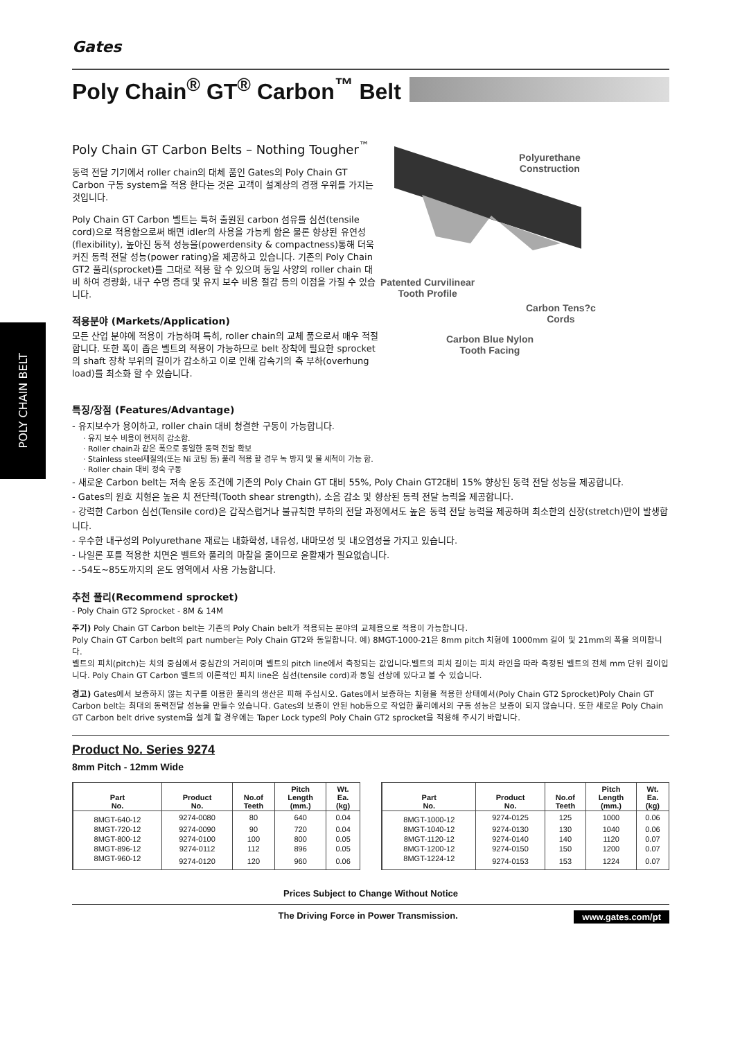POLY CHAIN BELT
Gates
Poly Chain<sup>®</sup> GT<sup>®</sup> Carbon<sup>™</sup> Belt
Poly Chain GT Carbon Belts – Nothing Tougher<sup>™</sup>
동력 전달 기기에서 roller chain의 대체 품인 Gates의 Poly Chain GT Carbon 구동 system을 적용 한다는 것은 고객이 설계상의 경쟁 우위를 가지는 것입니다.
Poly Chain GT Carbon 벨트는 특허 출원된 carbon 섬유를 심선(tensile cord)으로 적용함으로써 배면 idler의 사용을 가능케 함은 물론 향상된 유연성(flexibility), 높아진 동적 성능을(powerdensity & compactness)통해 더욱 커진 동력 전달 성능(power rating)을 제공하고 있습니다. 기존의 Poly Chain GT2 풀리(sprocket)를 그대로 적용 할 수 있으며 동일 사양의 roller chain 대비 하여 경량화, 내구 수명 증대 및 유지 보수 비용 절감 등의 이점을 가질 수 있습니다.
적용분야 (Markets/Application)
모든 산업 분야에 적용이 가능하며 특히, roller chain의 교체 품으로서 매우 적절합니다. 또한 폭이 좁은 벨트의 적용이 가능하므로 belt 장착에 필요한 sprocket의 shaft 장착 부위의 길이가 감소하고 이로 인해 감속기의 축 부하(overhung load)를 최소화 할 수 있습니다.
Polyurethane
Construction
Patented Curvilinear
Tooth Profile
Carbon Tens?c
Cords
Carbon Blue Nylon
Tooth Facing
특징/장점 (Features/Advantage)
- 유지보수가 용이하고, roller chain 대비 청결한 구동이 가능합니다.
· 유지 보수 비용이 현저히 감소함.
· Roller chain과 같은 폭으로 동일한 동력 전달 확보
· Stainless steel재질의(또는 Ni 코팅 등) 풀리 적용 할 경우 녹 방지 및 물 세척이 가능 함.
· Roller chain 대비 정숙 구동
- 새로운 Carbon belt는 저속 운동 조건에 기존의 Poly Chain GT 대비 55%, Poly Chain GT2대비 15% 향상된 동력 전달 성능을 제공합니다.
- Gates의 원호 치형은 높은 치 전단력(Tooth shear strength), 소음 감소 및 향상된 동력 전달 능력을 제공합니다.
- 강력한 Carbon 심선(Tensile cord)은 갑작스럽거나 불규칙한 부하의 전달 과정에서도 높은 동력 전달 능력을 제공하며 최소한의 신장(stretch)만이 발생합니다.
- 우수한 내구성의 Polyurethane 재료는 내화학성, 내유성, 내마모성 및 내오염성을 가지고 있습니다.
- 나일론 포를 적용한 치면은 벨트와 풀리의 마찰을 줄이므로 윤활재가 필요없습니다.
- -54도~85도까지의 온도 영역에서 사용 가능합니다.
추천 풀리(Recommend sprocket)
- Poly Chain GT2 Sprocket - 8M & 14M
주기) Poly Chain GT Carbon belt는 기존의 Poly Chain belt가 적용되는 분야의 교체용으로 적용이 가능합니다.
Poly Chain GT Carbon belt의 part number는 Poly Chain GT2와 동일합니다. 예) 8MGT-1000-21은 8mm pitch 치형에 1000mm 길이 및 21mm의 폭을 의미합니다.
벨트의 피치(pitch)는 치의 중심에서 중심간의 거리이며 벨트의 pitch line에서 측정되는 값입니다.벨트의 피치 길이는 피치 라인을 따라 측정된 벨트의 전체 mm 단위 길이입니다. Poly Chain GT Carbon 벨트의 이론적인 피치 line은 심선(tensile cord)과 동일 선상에 있다고 볼 수 있습니다.
경고) Gates에서 보증하지 않는 치구를 이용한 풀리의 생산은 피해 주십시오. Gates에서 보증하는 치형을 적용한 상태에서(Poly Chain GT2 Sprocket)Poly Chain GT Carbon belt는 최대의 동력전달 성능을 만들수 있습니다. Gates의 보증이 안된 hob등으로 작업한 풀리에서의 구동 성능은 보증이 되지 않습니다. 또한 새로운 Poly Chain GT Carbon belt drive system을 설계 할 경우에는 Taper Lock type의 Poly Chain GT2 sprocket을 적용해 주시기 바랍니다.
Product No. Series 9274
8mm Pitch - 12mm Wide
| Part No. | Product No. | No.of Teeth | Pitch Length (mm.) | Wt. Ea. (kg) |
| --- | --- | --- | --- | --- |
| 8MGT-640-12 | 9274-0080 | 80 | 640 | 0.04 |
| 8MGT-720-12 | 9274-0090 | 90 | 720 | 0.04 |
| 8MGT-800-12 | 9274-0100 | 100 | 800 | 0.05 |
| 8MGT-896-12 | 9274-0112 | 112 | 896 | 0.05 |
| 8MGT-960-12 | 9274-0120 | 120 | 960 | 0.06 |
| Part No. | Product No. | No.of Teeth | Pitch Length (mm.) | Wt. Ea. (kg) |
| --- | --- | --- | --- | --- |
| 8MGT-1000-12 | 9274-0125 | 125 | 1000 | 0.06 |
| 8MGT-1040-12 | 9274-0130 | 130 | 1040 | 0.06 |
| 8MGT-1120-12 | 9274-0140 | 140 | 1120 | 0.07 |
| 8MGT-1200-12 | 9274-0150 | 150 | 1200 | 0.07 |
| 8MGT-1224-12 | 9274-0153 | 153 | 1224 | 0.07 |
Prices Subject to Change Without Notice
The Driving Force in Power Transmission. www.gates.com/pt